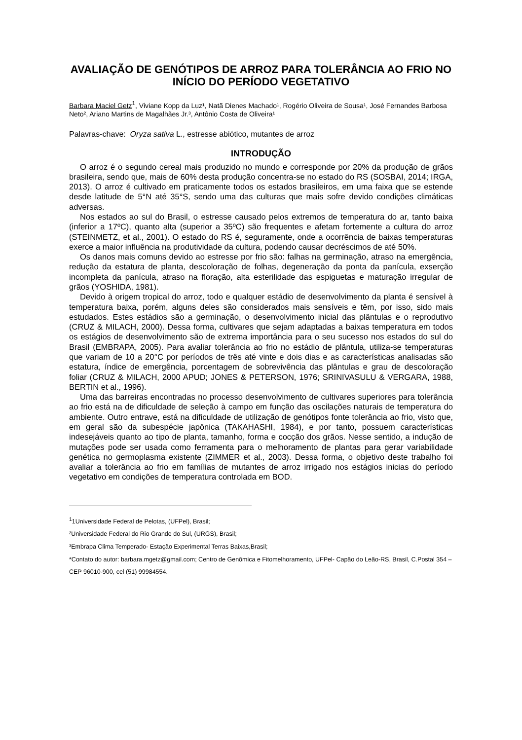AVALIAÇÃO DE GENÓTIPOS DE ARROZ PARA TOLERÂNCIA AO FRIO NO INÍCIO DO PERÍODO VEGETATIVO
Barbara Maciel Getz<sup>1</sup>, Viviane Kopp da Luz¹, Natã Dienes Machado¹, Rogério Oliveira de Sousa¹, José Fernandes Barbosa Neto², Ariano Martins de Magalhães Jr.³, Antônio Costa de Oliveira¹
Palavras-chave: Oryza sativa L., estresse abiótico, mutantes de arroz
INTRODUÇÃO
O arroz é o segundo cereal mais produzido no mundo e corresponde por 20% da produção de grãos brasileira, sendo que, mais de 60% desta produção concentra-se no estado do RS (SOSBAI, 2014; IRGA, 2013). O arroz é cultivado em praticamente todos os estados brasileiros, em uma faixa que se estende desde latitude de 5°N até 35°S, sendo uma das culturas que mais sofre devido condições climáticas adversas.
Nos estados ao sul do Brasil, o estresse causado pelos extremos de temperatura do ar, tanto baixa (inferior a 17ºC), quanto alta (superior a 35ºC) são frequentes e afetam fortemente a cultura do arroz (STEINMETZ, et al., 2001). O estado do RS é, seguramente, onde a ocorrência de baixas temperaturas exerce a maior influência na produtividade da cultura, podendo causar decréscimos de até 50%.
Os danos mais comuns devido ao estresse por frio são: falhas na germinação, atraso na emergência, redução da estatura de planta, descoloração de folhas, degeneração da ponta da panícula, exserção incompleta da panícula, atraso na floração, alta esterilidade das espiguetas e maturação irregular de grãos (YOSHIDA, 1981).
Devido à origem tropical do arroz, todo e qualquer estádio de desenvolvimento da planta é sensível à temperatura baixa, porém, alguns deles são considerados mais sensíveis e têm, por isso, sido mais estudados. Estes estádios são a germinação, o desenvolvimento inicial das plântulas e o reprodutivo (CRUZ & MILACH, 2000). Dessa forma, cultivares que sejam adaptadas a baixas temperatura em todos os estágios de desenvolvimento são de extrema importância para o seu sucesso nos estados do sul do Brasil (EMBRAPA, 2005). Para avaliar tolerância ao frio no estádio de plântula, utiliza-se temperaturas que variam de 10 a 20°C por períodos de três até vinte e dois dias e as características analisadas são estatura, índice de emergência, porcentagem de sobrevivência das plântulas e grau de descoloração foliar (CRUZ & MILACH, 2000 APUD; JONES & PETERSON, 1976; SRINIVASULU & VERGARA, 1988, BERTIN et al., 1996).
Uma das barreiras encontradas no processo desenvolvimento de cultivares superiores para tolerância ao frio está na de dificuldade de seleção à campo em função das oscilações naturais de temperatura do ambiente. Outro entrave, está na dificuldade de utilização de genótipos fonte tolerância ao frio, visto que, em geral são da subespécie japônica (TAKAHASHI, 1984), e por tanto, possuem características indesejáveis quanto ao tipo de planta, tamanho, forma e cocção dos grãos. Nesse sentido, a indução de mutações pode ser usada como ferramenta para o melhoramento de plantas para gerar variabilidade genética no germoplasma existente (ZIMMER et al., 2003). Dessa forma, o objetivo deste trabalho foi avaliar a tolerância ao frio em famílias de mutantes de arroz irrigado nos estágios inicias do período vegetativo em condições de temperatura controlada em BOD.
<sup>1</sup> 1Universidade Federal de Pelotas, (UFPel), Brasil;
²Universidade Federal do Rio Grande do Sul, (URGS), Brasil;
³Embrapa Clima Temperado- Estação Experimental Terras Baixas,Brasil;
*Contato do autor: barbara.mgetz@gmail.com; Centro de Genômica e Fitomelhoramento, UFPel- Capão do Leão-RS, Brasil, C.Postal 354 – CEP 96010-900, cel (51) 99984554.